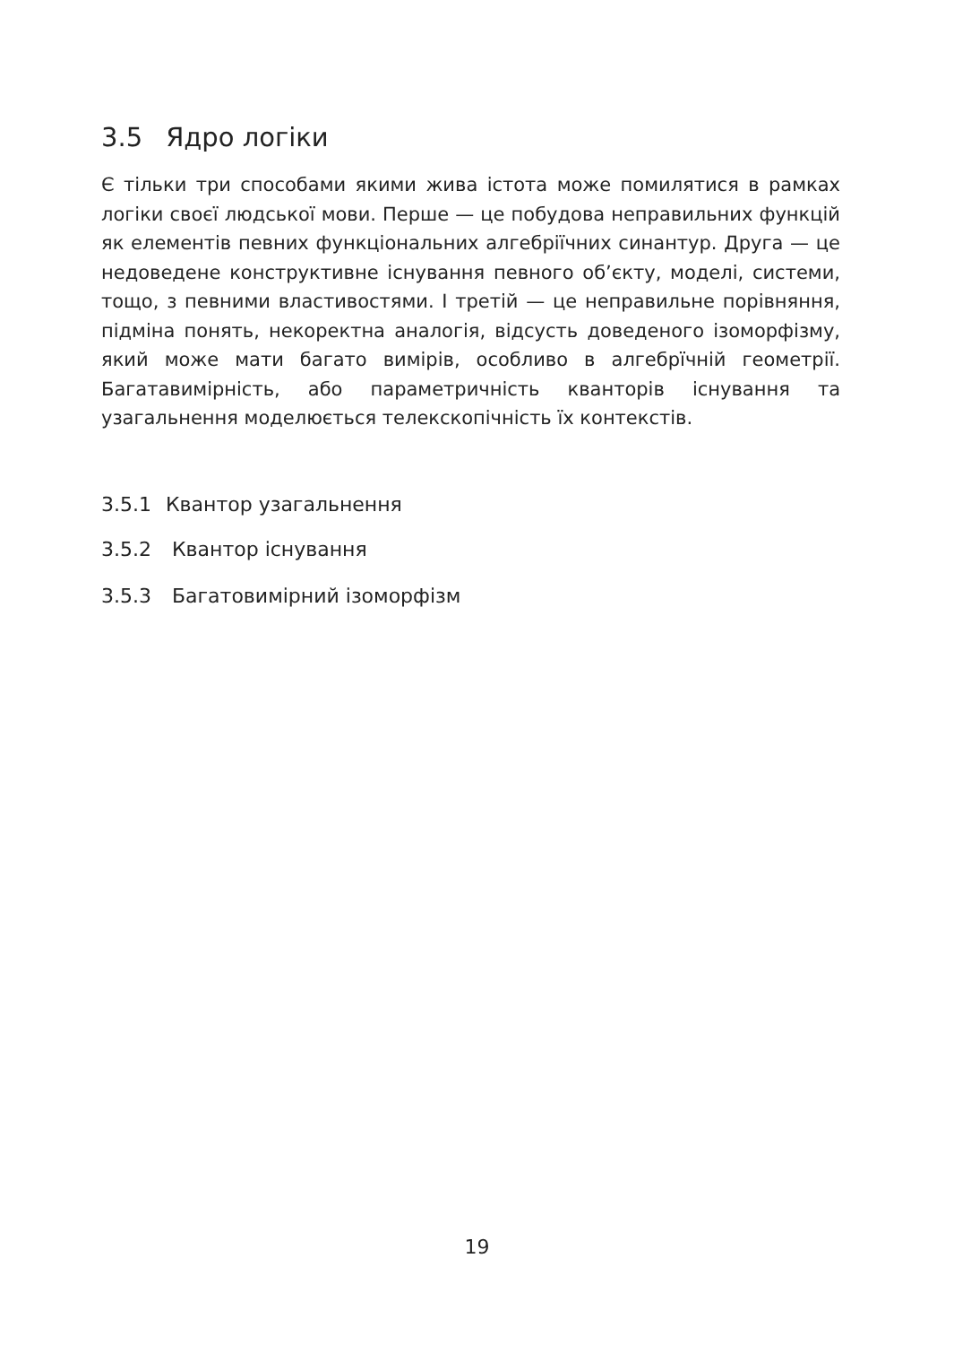3.5 Ядро логіки
Є тільки три способами якими жива істота може помилятися в рамках логіки своєї людської мови. Перше — це побудова неправильних функцій як елементів певних функціональних алгебріїчних синантур. Друга — це недоведене конструктивне існування певного об’єкту, моделі, системи, тощо, з певними властивостями. І третій — це неправильне порівняння, підміна понять, некоректна аналогія, відсусть доведеного ізоморфізму, який може мати багато вимірів, особливо в алгебрїчній геометрії. Багатавимірність, або параметричність кванторів існування та узагальнення моделюється телекскопічність їх контекстів.
3.5.1 Квантор узагальнення
3.5.2 Квантор існування
3.5.3 Багатовимірний ізоморфізм
19